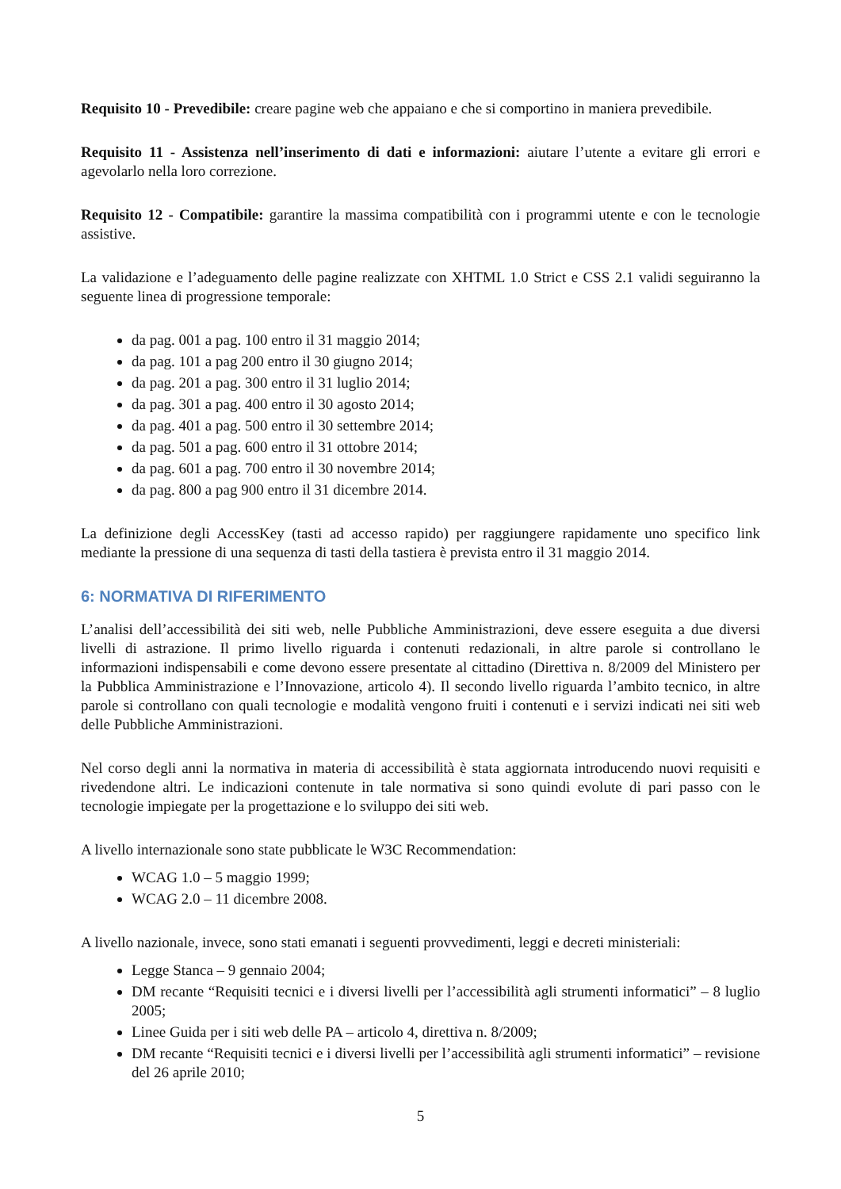Requisito 10 - Prevedibile: creare pagine web che appaiano e che si comportino in maniera prevedibile.
Requisito 11 - Assistenza nell’inserimento di dati e informazioni: aiutare l’utente a evitare gli errori e agevolarlo nella loro correzione.
Requisito 12 - Compatibile: garantire la massima compatibilità con i programmi utente e con le tecnologie assistive.
La validazione e l’adeguamento delle pagine realizzate con XHTML 1.0 Strict e CSS 2.1 validi seguiranno la seguente linea di progressione temporale:
da pag. 001 a pag. 100 entro il 31 maggio 2014;
da pag. 101 a pag 200 entro il 30 giugno 2014;
da pag. 201 a pag. 300 entro il 31 luglio 2014;
da pag. 301 a pag. 400 entro il 30 agosto 2014;
da pag. 401 a pag. 500 entro il 30 settembre 2014;
da pag. 501 a pag. 600 entro il 31 ottobre 2014;
da pag. 601 a pag. 700 entro il 30 novembre 2014;
da pag. 800 a pag 900 entro il 31 dicembre 2014.
La definizione degli AccessKey (tasti ad accesso rapido) per raggiungere rapidamente uno specifico link mediante la pressione di una sequenza di tasti della tastiera è prevista entro il 31 maggio 2014.
6: NORMATIVA DI RIFERIMENTO
L’analisi dell’accessibilità dei siti web, nelle Pubbliche Amministrazioni, deve essere eseguita a due diversi livelli di astrazione. Il primo livello riguarda i contenuti redazionali, in altre parole si controllano le informazioni indispensabili e come devono essere presentate al cittadino (Direttiva n. 8/2009 del Ministero per la Pubblica Amministrazione e l’Innovazione, articolo 4). Il secondo livello riguarda l’ambito tecnico, in altre parole si controllano con quali tecnologie e modalità vengono fruiti i contenuti e i servizi indicati nei siti web delle Pubbliche Amministrazioni.
Nel corso degli anni la normativa in materia di accessibilità è stata aggiornata introducendo nuovi requisiti e rivedendone altri. Le indicazioni contenute in tale normativa si sono quindi evolute di pari passo con le tecnologie impiegate per la progettazione e lo sviluppo dei siti web.
A livello internazionale sono state pubblicate le W3C Recommendation:
WCAG 1.0 – 5 maggio 1999;
WCAG 2.0 – 11 dicembre 2008.
A livello nazionale, invece, sono stati emanati i seguenti provvedimenti, leggi e decreti ministeriali:
Legge Stanca – 9 gennaio 2004;
DM recante “Requisiti tecnici e i diversi livelli per l’accessibilità agli strumenti informatici” – 8 luglio 2005;
Linee Guida per i siti web delle PA – articolo 4, direttiva n. 8/2009;
DM recante “Requisiti tecnici e i diversi livelli per l’accessibilità agli strumenti informatici” – revisione del 26 aprile 2010;
5